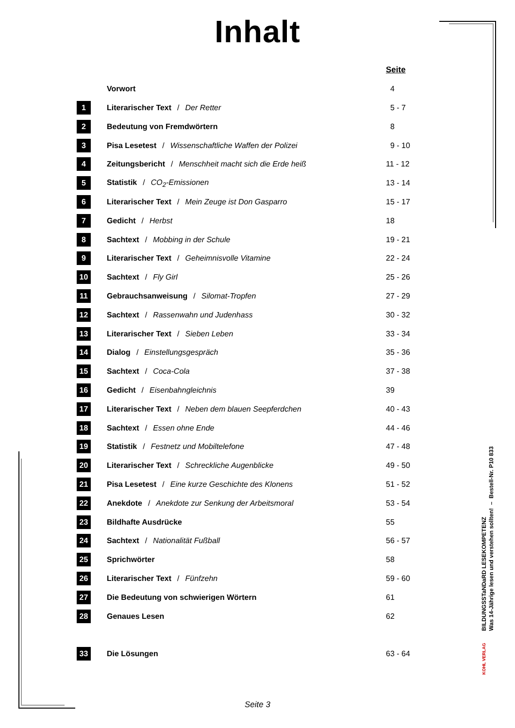Inhalt
| | | Seite |
| | Vorwort | 4 |
| 1 | Literarischer Text / Der Retter | 5 - 7 |
| 2 | Bedeutung von Fremdwörtern | 8 |
| 3 | Pisa Lesetest / Wissenschaftliche Waffen der Polizei | 9 - 10 |
| 4 | Zeitungsbericht / Menschheit macht sich die Erde heiß | 11 - 12 |
| 5 | Statistik / CO<sub>2</sub>-Emissionen | 13 - 14 |
| 6 | Literarischer Text / Mein Zeuge ist Don Gasparro | 15 - 17 |
| 7 | Gedicht / Herbst | 18 |
| 8 | Sachtext / Mobbing in der Schule | 19 - 21 |
| 9 | Literarischer Text / Geheimnisvolle Vitamine | 22 - 24 |
| 10 | Sachtext / Fly Girl | 25 - 26 |
| 11 | Gebrauchsanweisung / Silomat-Tropfen | 27 - 29 |
| 12 | Sachtext / Rassenwahn und Judenhass | 30 - 32 |
| 13 | Literarischer Text / Sieben Leben | 33 - 34 |
| 14 | Dialog / Einstellungsgespräch | 35 - 36 |
| 15 | Sachtext / Coca-Cola | 37 - 38 |
| 16 | Gedicht / Eisenbahngleichnis | 39 |
| 17 | Literarischer Text / Neben dem blauen Seepferdchen | 40 - 43 |
| 18 | Sachtext / Essen ohne Ende | 44 - 46 |
| 19 | Statistik / Festnetz und Mobiltelefone | 47 - 48 |
| 20 | Literarischer Text / Schreckliche Augenblicke | 49 - 50 |
| 21 | Pisa Lesetest / Eine kurze Geschichte des Klonens | 51 - 52 |
| 22 | Anekdote / Anekdote zur Senkung der Arbeitsmoral | 53 - 54 |
| 23 | Bildhafte Ausdrücke | 55 |
| 24 | Sachtext / Nationalität Fußball | 56 - 57 |
| 25 | Sprichwörter | 58 |
| 26 | Literarischer Text / Fünfzehn | 59 - 60 |
| 27 | Die Bedeutung von schwierigen Wörtern | 61 |
| 28 | Genaues Lesen | 62 |
| 33 | Die Lösungen | 63 - 64 |
BILDUNGSSTaNDaRD LESEKOMPETENZ
Was 14-Jährige lesen und verstehen sollten! – Bestell-Nr. P10 833
KOHL VERLAG
Seite 3